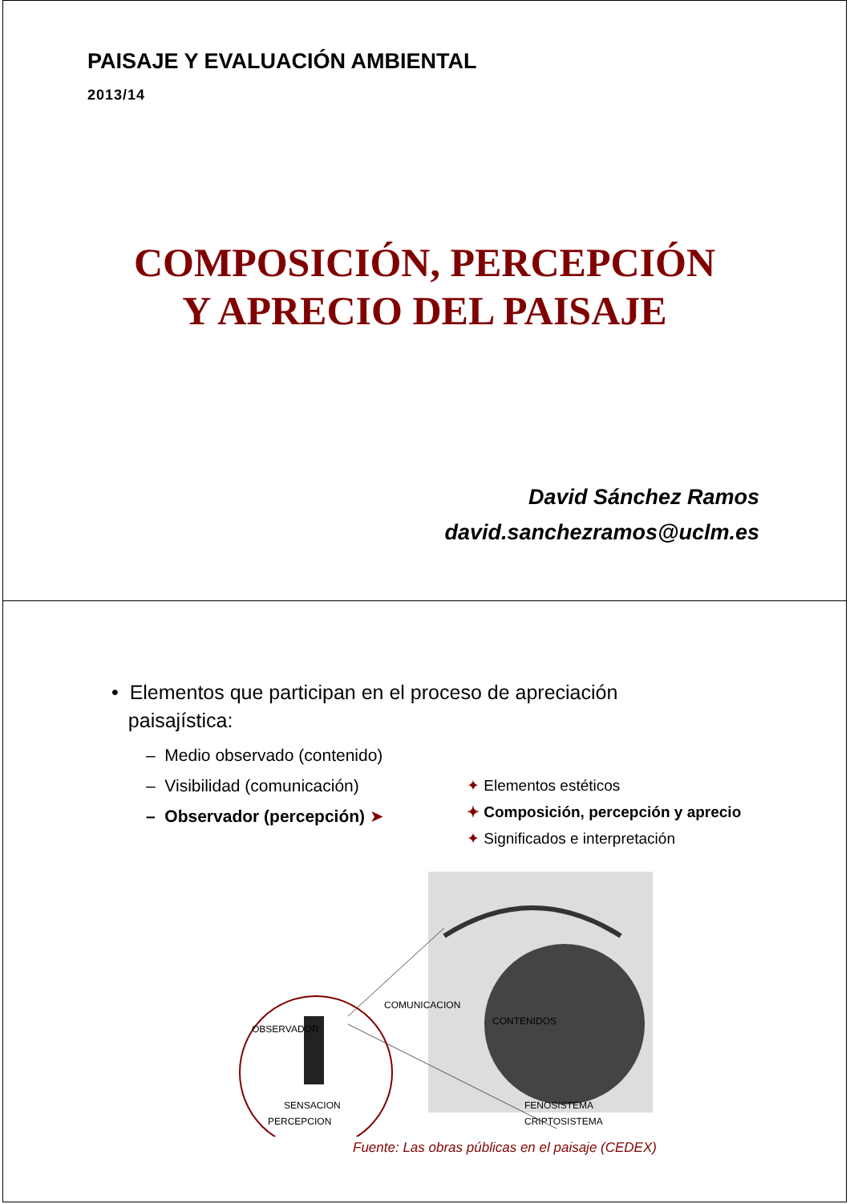PAISAJE Y EVALUACIÓN AMBIENTAL
2013/14
COMPOSICIÓN, PERCEPCIÓN
Y APRECIO DEL PAISAJE
David Sánchez Ramos
david.sanchezramos@uclm.es
• Elementos que participan en el proceso de apreciación
paisajística:
– Medio observado (contenido)
– Visibilidad (comunicación)
– Observador (percepción) ➤
✦ Elementos estéticos
✦ Composición, percepción y aprecio
✦ Significados e interpretación
OBSERVADOR
COMUNICACION
CONTENIDOS
SENSACION
PERCEPCION
FENOSISTEMA
CRIPTOSISTEMA
Fuente: Las obras públicas en el paisaje (CEDEX)